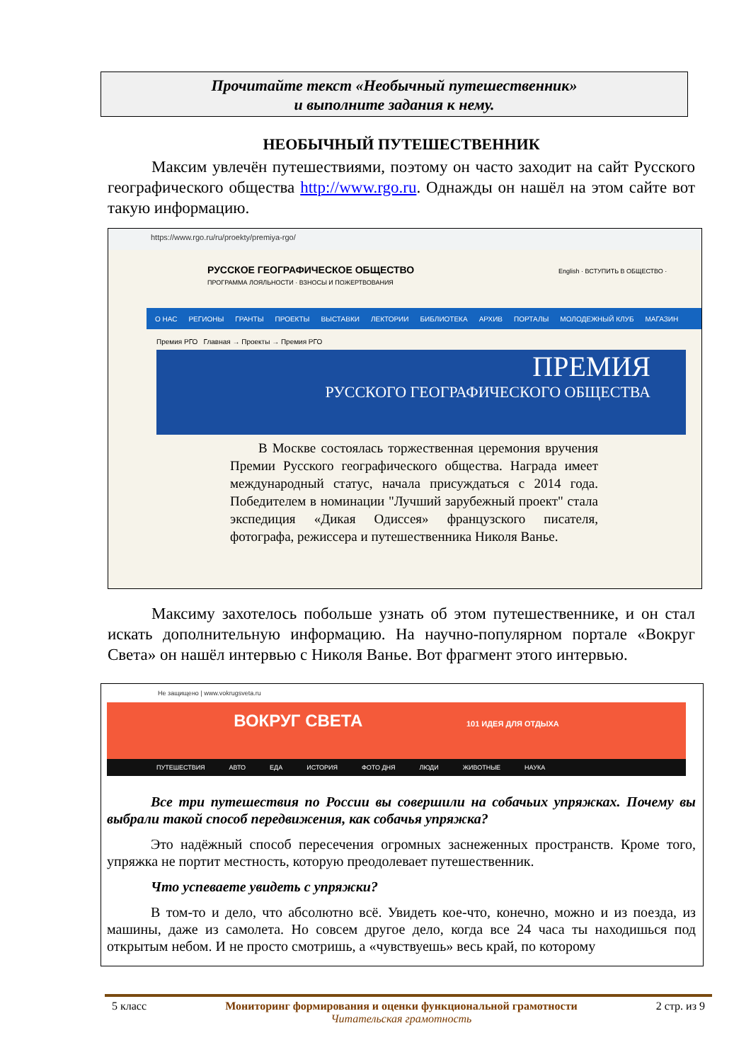Прочитайте текст «Необычный путешественник»
и выполните задания к нему.
НЕОБЫЧНЫЙ ПУТЕШЕСТВЕННИК
Максим увлечён путешествиями, поэтому он часто заходит на сайт Русского географического общества http://www.rgo.ru. Однажды он нашёл на этом сайте вот такую информацию.
https://www.rgo.ru/ru/proekty/premiya-rgo/
РУССКОЕ ГЕОГРАФИЧЕСКОЕ ОБЩЕСТВО English · ВСТУПИТЬ В ОБЩЕСТВО · ПРОГРАММА ЛОЯЛЬНОСТИ · ВЗНОСЫ И ПОЖЕРТВОВАНИЯ
О НАС РЕГИОНЫ ГРАНТЫ ПРОЕКТЫ ВЫСТАВКИ ЛЕКТОРИИ БИБЛИОТЕКА АРХИВ ПОРТАЛЫ МОЛОДЕЖНЫЙ КЛУБ МАГАЗИН
Премия РГО Главная → Проекты → Премия РГО
ПРЕМИЯ
РУССКОГО ГЕОГРАФИЧЕСКОГО ОБЩЕСТВА
В Москве состоялась торжественная церемония вручения Премии Русского географического общества. Награда имеет международный статус, начала присуждаться с 2014 года. Победителем в номинации "Лучший зарубежный проект" стала экспедиция «Дикая Одиссея» французского писателя, фотографа, режиссера и путешественника Николя Ванье.
Максиму захотелось побольше узнать об этом путешественнике, и он стал искать дополнительную информацию. На научно-популярном портале «Вокруг Света» он нашёл интервью с Николя Ванье. Вот фрагмент этого интервью.
Не защищено | www.vokrugsveta.ru
ВОКРУГ СВЕТА 101 ИДЕЯ ДЛЯ ОТДЫХА
ПУТЕШЕСТВИЯ АВТО ЕДА ИСТОРИЯ ФОТО ДНЯ ЛЮДИ ЖИВОТНЫЕ НАУКА
Все три путешествия по России вы совершили на собачьих упряжках. Почему вы выбрали такой способ передвижения, как собачья упряжка?
Это надёжный способ пересечения огромных заснеженных пространств. Кроме того, упряжка не портит местность, которую преодолевает путешественник.
Что успеваете увидеть с упряжки?
В том-то и дело, что абсолютно всё. Увидеть кое-что, конечно, можно и из поезда, из машины, даже из самолета. Но совсем другое дело, когда все 24 часа ты находишься под открытым небом. И не просто смотришь, а «чувствуешь» весь край, по которому
5 класс Мониторинг формирования и оценки функциональной грамотности
Читательская грамотность 2 стр. из 9